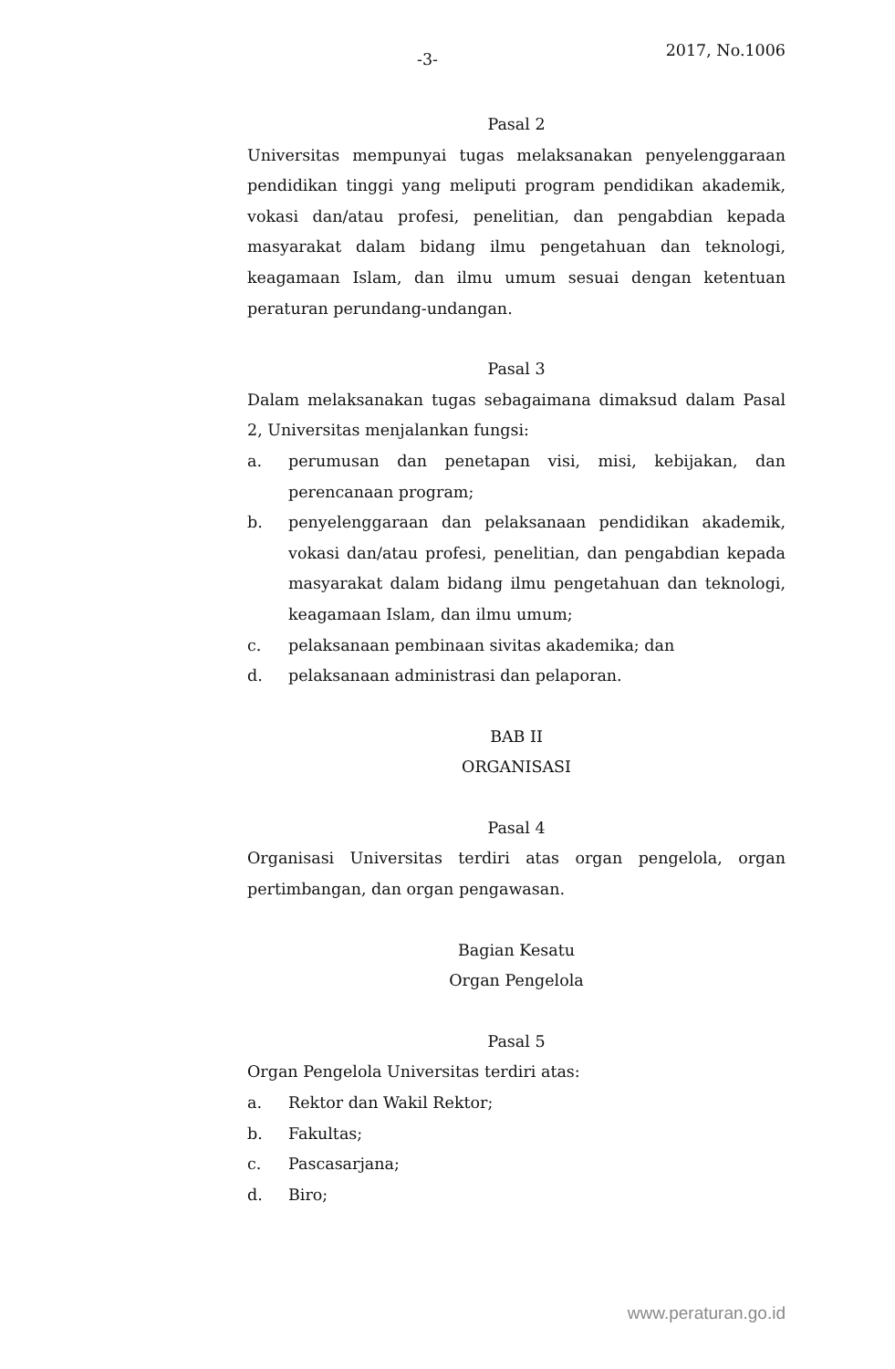-3- 2017, No.1006
Pasal 2
Universitas mempunyai tugas melaksanakan penyelenggaraan pendidikan tinggi yang meliputi program pendidikan akademik, vokasi dan/atau profesi, penelitian, dan pengabdian kepada masyarakat dalam bidang ilmu pengetahuan dan teknologi, keagamaan Islam, dan ilmu umum sesuai dengan ketentuan peraturan perundang-undangan.
Pasal 3
Dalam melaksanakan tugas sebagaimana dimaksud dalam Pasal 2, Universitas menjalankan fungsi:
a. perumusan dan penetapan visi, misi, kebijakan, dan perencanaan program;
b. penyelenggaraan dan pelaksanaan pendidikan akademik, vokasi dan/atau profesi, penelitian, dan pengabdian kepada masyarakat dalam bidang ilmu pengetahuan dan teknologi, keagamaan Islam, dan ilmu umum;
c. pelaksanaan pembinaan sivitas akademika; dan
d. pelaksanaan administrasi dan pelaporan.
BAB II
ORGANISASI
Pasal 4
Organisasi Universitas terdiri atas organ pengelola, organ pertimbangan, dan organ pengawasan.
Bagian Kesatu
Organ Pengelola
Pasal 5
Organ Pengelola Universitas terdiri atas:
a. Rektor dan Wakil Rektor;
b. Fakultas;
c. Pascasarjana;
d. Biro;
www.peraturan.go.id